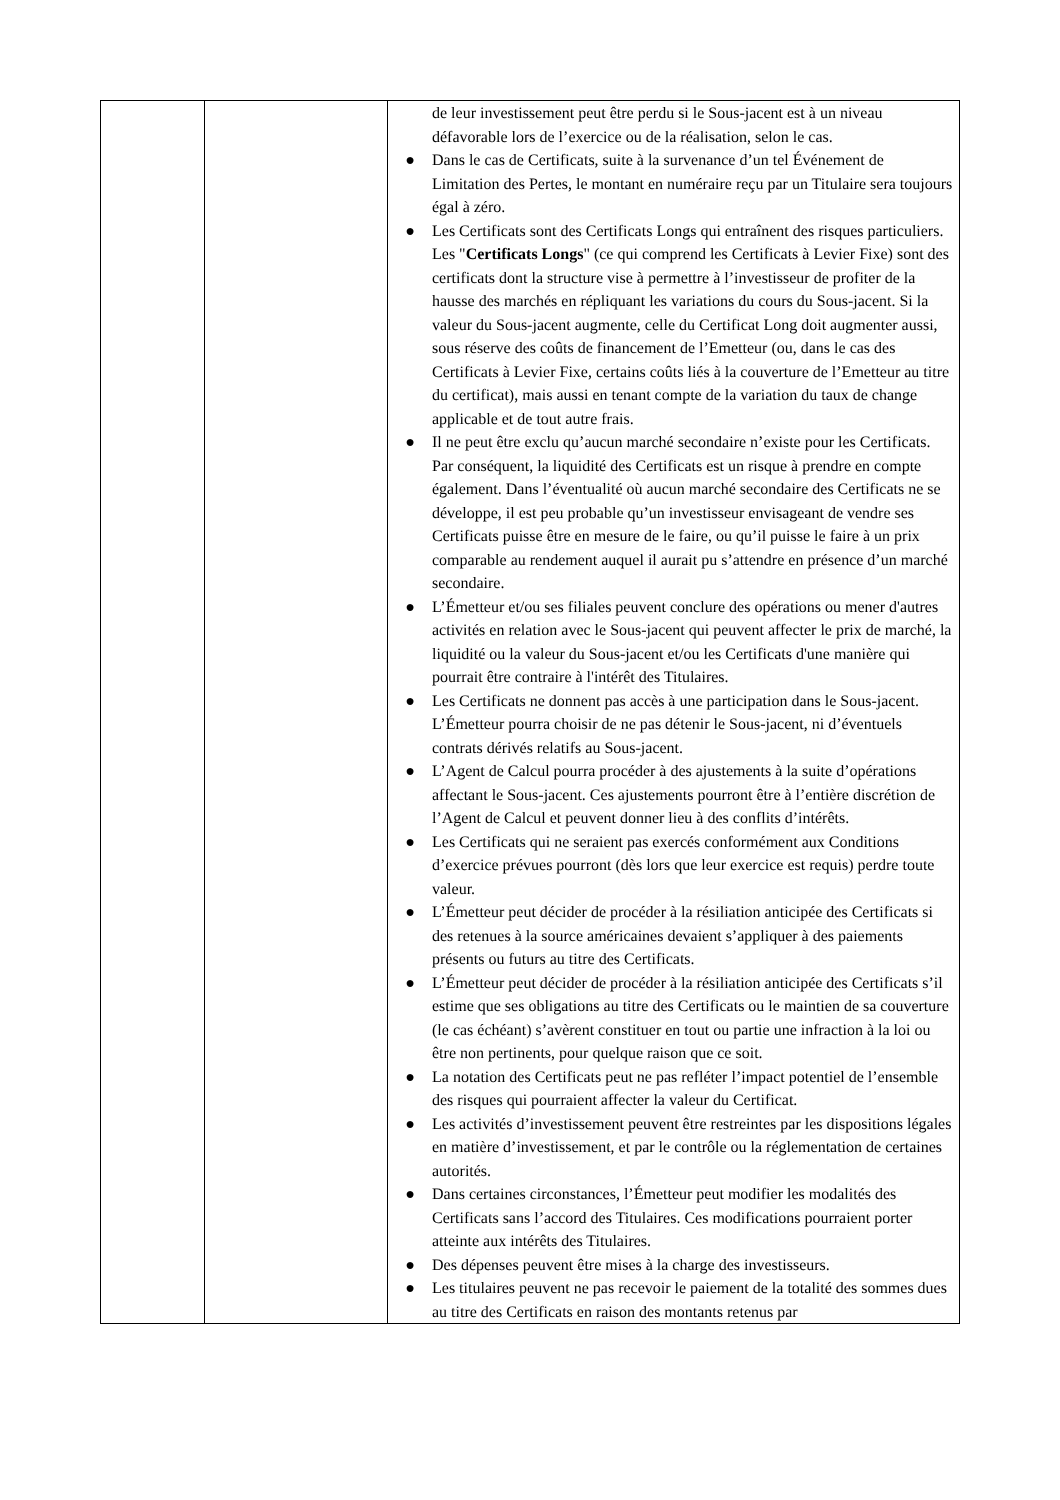| | | de leur investissement peut être perdu si le Sous-jacent est à un niveau défavorable lors de l’exercice ou de la réalisation, selon le cas. ● Dans le cas de Certificats, suite à la survenance d’un tel Événement de Limitation des Pertes, le montant en numéraire reçu par un Titulaire sera toujours égal à zéro. ● Les Certificats sont des Certificats Longs qui entraînent des risques particuliers. Les " Certificats Longs " (ce qui comprend les Certificats à Levier Fixe) sont des certificats dont la structure vise à permettre à l’investisseur de profiter de la hausse des marchés en répliquant les variations du cours du Sous-jacent. Si la valeur du Sous-jacent augmente, celle du Certificat Long doit augmenter aussi, sous réserve des coûts de financement de l’Emetteur (ou, dans le cas des Certificats à Levier Fixe, certains coûts liés à la couverture de l’Emetteur au titre du certificat), mais aussi en tenant compte de la variation du taux de change applicable et de tout autre frais. ● Il ne peut être exclu qu’aucun marché secondaire n’existe pour les Certificats. Par conséquent, la liquidité des Certificats est un risque à prendre en compte également. Dans l’éventualité où aucun marché secondaire des Certificats ne se développe, il est peu probable qu’un investisseur envisageant de vendre ses Certificats puisse être en mesure de le faire, ou qu’il puisse le faire à un prix comparable au rendement auquel il aurait pu s’attendre en présence d’un marché secondaire. ● L’Émetteur et/ou ses filiales peuvent conclure des opérations ou mener d'autres activités en relation avec le Sous-jacent qui peuvent affecter le prix de marché, la liquidité ou la valeur du Sous-jacent et/ou les Certificats d'une manière qui pourrait être contraire à l'intérêt des Titulaires. ● Les Certificats ne donnent pas accès à une participation dans le Sous-jacent. L’Émetteur pourra choisir de ne pas détenir le Sous-jacent, ni d’éventuels contrats dérivés relatifs au Sous-jacent. ● L’Agent de Calcul pourra procéder à des ajustements à la suite d’opérations affectant le Sous-jacent. Ces ajustements pourront être à l’entière discrétion de l’Agent de Calcul et peuvent donner lieu à des conflits d’intérêts. ● Les Certificats qui ne seraient pas exercés conformément aux Conditions d’exercice prévues pourront (dès lors que leur exercice est requis) perdre toute valeur. ● L’Émetteur peut décider de procéder à la résiliation anticipée des Certificats si des retenues à la source américaines devaient s’appliquer à des paiements présents ou futurs au titre des Certificats. ● L’Émetteur peut décider de procéder à la résiliation anticipée des Certificats s’il estime que ses obligations au titre des Certificats ou le maintien de sa couverture (le cas échéant) s’avèrent constituer en tout ou partie une infraction à la loi ou être non pertinents, pour quelque raison que ce soit. ● La notation des Certificats peut ne pas refléter l’impact potentiel de l’ensemble des risques qui pourraient affecter la valeur du Certificat. ● Les activités d’investissement peuvent être restreintes par les dispositions légales en matière d’investissement, et par le contrôle ou la réglementation de certaines autorités. ● Dans certaines circonstances, l’Émetteur peut modifier les modalités des Certificats sans l’accord des Titulaires. Ces modifications pourraient porter atteinte aux intérêts des Titulaires. ● Des dépenses peuvent être mises à la charge des investisseurs. ● Les titulaires peuvent ne pas recevoir le paiement de la totalité des sommes dues au titre des Certificats en raison des montants retenus par |